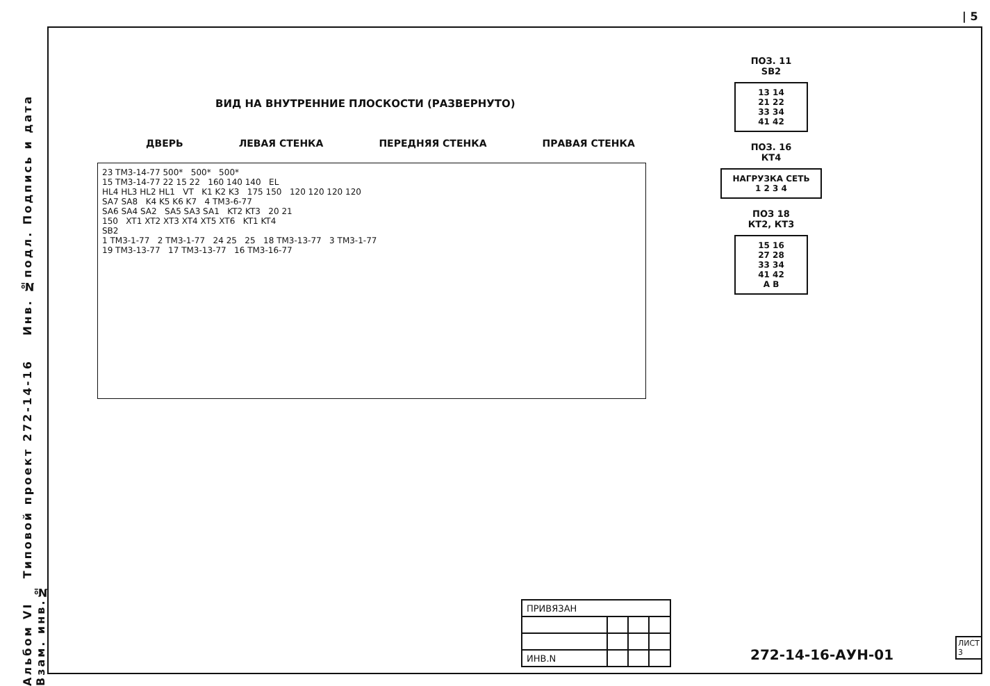| 5
Альбом VI Типовой проект 272-14-16 Инв. №подл. Подпись и дата Взам. инв.№
ВИД НА ВНУТРЕННИЕ ПЛОСКОСТИ (РАЗВЕРНУТО)
ДВЕРЬ ЛЕВАЯ СТЕНКА ПЕРЕДНЯЯ СТЕНКА ПРАВАЯ СТЕНКА
23 ТМ3-14-77 500* 500* 500*
15 ТМ3-14-77 22 15 22 160 140 140 EL
HL4 HL3 HL2 HL1 VT K1 K2 K3 175 150 120 120 120 120
SA7 SA8 K4 K5 K6 K7 4 ТМ3-6-77
SA6 SA4 SA2 SA5 SA3 SA1 KT2 KT3 20 21
150 XT1 XT2 XT3 XT4 XT5 XT6 KT1 KT4
SB2
1 ТМ3-1-77 2 ТМ3-1-77 24 25 25 18 ТМ3-13-77 3 ТМ3-1-77
19 ТМ3-13-77 17 ТМ3-13-77 16 ТМ3-16-77
ПОЗ. 11
SB2
13 14
21 22
33 34
41 42
ПОЗ. 16
КТ4
НАГРУЗКА СЕТЬ
1 2 3 4
ПОЗ 18
КТ2, КТ3
15 16
27 28
33 34
41 42
A B
| ПРИВЯЗАН | | | |
| ИНВ.N | | | |
272-14-16-АУН-01
ЛИСТ
3